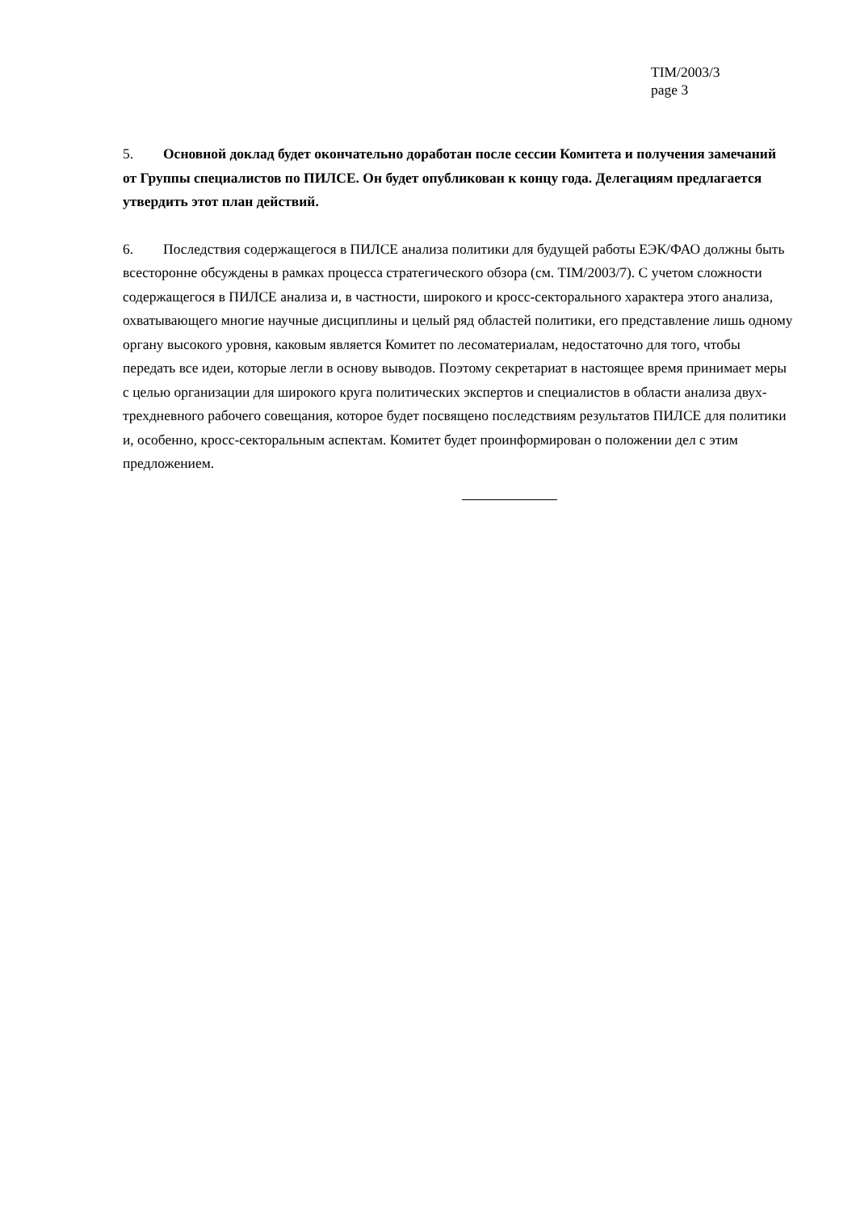TIM/2003/3
page 3
5. Основной доклад будет окончательно доработан после сессии Комитета и получения замечаний от Группы специалистов по ПИЛСЕ. Он будет опубликован к концу года. Делегациям предлагается утвердить этот план действий.
6. Последствия содержащегося в ПИЛСЕ анализа политики для будущей работы ЕЭК/ФАО должны быть всесторонне обсуждены в рамках процесса стратегического обзора (см. TIM/2003/7). С учетом сложности содержащегося в ПИЛСЕ анализа и, в частности, широкого и кросс-секторального характера этого анализа, охватывающего многие научные дисциплины и целый ряд областей политики, его представление лишь одному органу высокого уровня, каковым является Комитет по лесоматериалам, недостаточно для того, чтобы передать все идеи, которые легли в основу выводов. Поэтому секретариат в настоящее время принимает меры с целью организации для широкого круга политических экспертов и специалистов в области анализа двух-трехдневного рабочего совещания, которое будет посвящено последствиям результатов ПИЛСЕ для политики и, особенно, кросс-секторальным аспектам. Комитет будет проинформирован о положении дел с этим предложением.